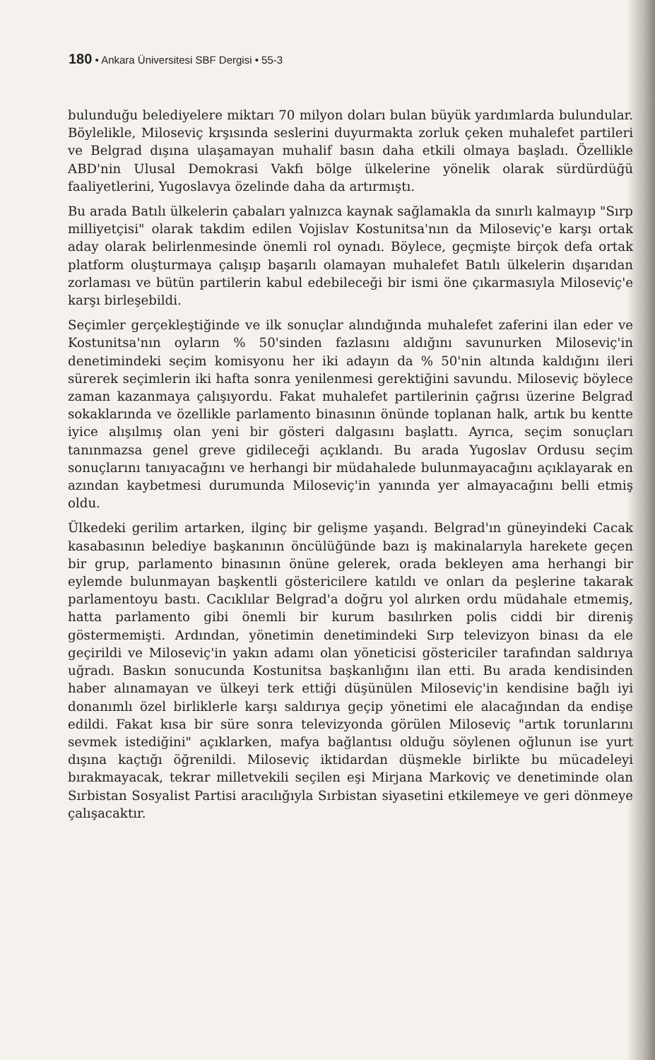180 • Ankara Üniversitesi SBF Dergisi • 55-3
bulunduğu belediyelere miktarı 70 milyon doları bulan büyük yardımlarda bulundular. Böylelikle, Miloseviç krşısında seslerini duyurmakta zorluk çeken muhalefet partileri ve Belgrad dışına ulaşamayan muhalif basın daha etkili olmaya başladı. Özellikle ABD'nin Ulusal Demokrasi Vakfı bölge ülkelerine yönelik olarak sürdürdüğü faaliyetlerini, Yugoslavya özelinde daha da artırmıştı.
Bu arada Batılı ülkelerin çabaları yalnızca kaynak sağlamakla da sınırlı kalmayıp "Sırp milliyetçisi" olarak takdim edilen Vojislav Kostunitsa'nın da Miloseviç'e karşı ortak aday olarak belirlenmesinde önemli rol oynadı. Böylece, geçmişte birçok defa ortak platform oluşturmaya çalışıp başarılı olamayan muhalefet Batılı ülkelerin dışarıdan zorlaması ve bütün partilerin kabul edebileceği bir ismi öne çıkarmasıyla Miloseviç'e karşı birleşebildi.
Seçimler gerçekleştiğinde ve ilk sonuçlar alındığında muhalefet zaferini ilan eder ve Kostunitsa'nın oyların % 50'sinden fazlasını aldığını savunurken Miloseviç'in denetimindeki seçim komisyonu her iki adayın da % 50'nin altında kaldığını ileri sürerek seçimlerin iki hafta sonra yenilenmesi gerektiğini savundu. Miloseviç böylece zaman kazanmaya çalışıyordu. Fakat muhalefet partilerinin çağrısı üzerine Belgrad sokaklarında ve özellikle parlamento binasının önünde toplanan halk, artık bu kentte iyice alışılmış olan yeni bir gösteri dalgasını başlattı. Ayrıca, seçim sonuçları tanınmazsa genel greve gidileceği açıklandı. Bu arada Yugoslav Ordusu seçim sonuçlarını tanıyacağını ve herhangi bir müdahalede bulunmayacağını açıklayarak en azından kaybetmesi durumunda Miloseviç'in yanında yer almayacağını belli etmiş oldu.
Ülkedeki gerilim artarken, ilginç bir gelişme yaşandı. Belgrad'ın güneyindeki Cacak kasabasının belediye başkanının öncülüğünde bazı iş makinalarıyla harekete geçen bir grup, parlamento binasının önüne gelerek, orada bekleyen ama herhangi bir eylemde bulunmayan başkentli göstericilere katıldı ve onları da peşlerine takarak parlamentoyu bastı. Cacıklılar Belgrad'a doğru yol alırken ordu müdahale etmemiş, hatta parlamento gibi önemli bir kurum basılırken polis ciddi bir direniş göstermemişti. Ardından, yönetimin denetimindeki Sırp televizyon binası da ele geçirildi ve Miloseviç'in yakın adamı olan yöneticisi göstericiler tarafından saldırıya uğradı. Baskın sonucunda Kostunitsa başkanlığını ilan etti. Bu arada kendisinden haber alınamayan ve ülkeyi terk ettiği düşünülen Miloseviç'in kendisine bağlı iyi donanımlı özel birliklerle karşı saldırıya geçip yönetimi ele alacağından da endişe edildi. Fakat kısa bir süre sonra televizyonda görülen Miloseviç "artık torunlarını sevmek istediğini" açıklarken, mafya bağlantısı olduğu söylenen oğlunun ise yurt dışına kaçtığı öğrenildi. Miloseviç iktidardan düşmekle birlikte bu mücadeleyi bırakmayacak, tekrar milletvekili seçilen eşi Mirjana Markoviç ve denetiminde olan Sırbistan Sosyalist Partisi aracılığıyla Sırbistan siyasetini etkilemeye ve geri dönmeye çalışacaktır.